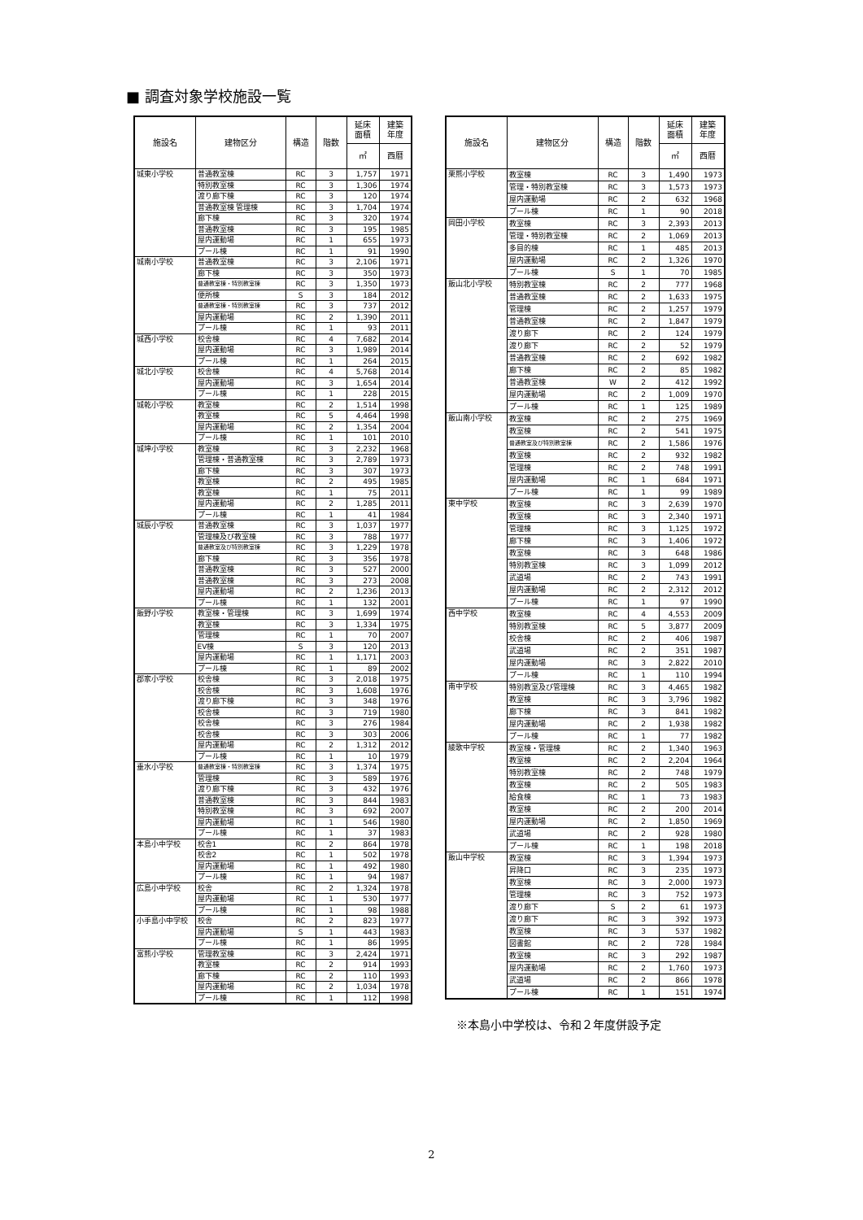■ 調査対象学校施設一覧
| 施設名 | 建物区分 | 構造 | 階数 | 延床 面積 | 建築 年度 |
| --- | --- | --- | --- | --- | --- |
| | | | | ㎡ | 西暦 |
| 城東小学校 | 普通教室棟 | RC | 3 | 1,757 | 1971 |
| | 特別教室棟 | RC | 3 | 1,306 | 1974 |
| | 渡り廊下棟 | RC | 3 | 120 | 1974 |
| | 普通教室棟 管理棟 | RC | 3 | 1,704 | 1974 |
| | 廊下棟 | RC | 3 | 320 | 1974 |
| | 普通教室棟 | RC | 3 | 195 | 1985 |
| | 屋内運動場 | RC | 1 | 655 | 1973 |
| | プール棟 | RC | 1 | 91 | 1990 |
| 城南小学校 | 普通教室棟 | RC | 3 | 2,106 | 1971 |
| | 廊下棟 | RC | 3 | 350 | 1973 |
| | 普通教室棟・特別教室棟 | RC | 3 | 1,350 | 1973 |
| | 便所棟 | S | 3 | 184 | 2012 |
| | 普通教室棟・特別教室棟 | RC | 3 | 737 | 2012 |
| | 屋内運動場 | RC | 2 | 1,390 | 2011 |
| | プール棟 | RC | 1 | 93 | 2011 |
| 城西小学校 | 校舎棟 | RC | 4 | 7,682 | 2014 |
| | 屋内運動場 | RC | 3 | 1,989 | 2014 |
| | プール棟 | RC | 1 | 264 | 2015 |
| 城北小学校 | 校舎棟 | RC | 4 | 5,768 | 2014 |
| | 屋内運動場 | RC | 3 | 1,654 | 2014 |
| | プール棟 | RC | 1 | 228 | 2015 |
| 城乾小学校 | 教室棟 | RC | 2 | 1,514 | 1998 |
| | 教室棟 | RC | 5 | 4,464 | 1998 |
| | 屋内運動場 | RC | 2 | 1,354 | 2004 |
| | プール棟 | RC | 1 | 101 | 2010 |
| 城坤小学校 | 教室棟 | RC | 3 | 2,232 | 1968 |
| | 管理棟・普通教室棟 | RC | 3 | 2,789 | 1973 |
| | 廊下棟 | RC | 3 | 307 | 1973 |
| | 教室棟 | RC | 2 | 495 | 1985 |
| | 教室棟 | RC | 1 | 75 | 2011 |
| | 屋内運動場 | RC | 2 | 1,285 | 2011 |
| | プール棟 | RC | 1 | 41 | 1984 |
| 城辰小学校 | 普通教室棟 | RC | 3 | 1,037 | 1977 |
| | 管理棟及び教室棟 | RC | 3 | 788 | 1977 |
| | 普通教室及び特別教室棟 | RC | 3 | 1,229 | 1978 |
| | 廊下棟 | RC | 3 | 356 | 1978 |
| | 普通教室棟 | RC | 3 | 527 | 2000 |
| | 普通教室棟 | RC | 3 | 273 | 2008 |
| | 屋内運動場 | RC | 2 | 1,236 | 2013 |
| | プール棟 | RC | 1 | 132 | 2001 |
| 飯野小学校 | 教室棟・管理棟 | RC | 3 | 1,699 | 1974 |
| | 教室棟 | RC | 3 | 1,334 | 1975 |
| | 管理棟 | RC | 1 | 70 | 2007 |
| | EV棟 | S | 3 | 120 | 2013 |
| | 屋内運動場 | RC | 1 | 1,171 | 2003 |
| | プール棟 | RC | 1 | 89 | 2002 |
| 郡家小学校 | 校舎棟 | RC | 3 | 2,018 | 1975 |
| | 校舎棟 | RC | 3 | 1,608 | 1976 |
| | 渡り廊下棟 | RC | 3 | 348 | 1976 |
| | 校舎棟 | RC | 3 | 719 | 1980 |
| | 校舎棟 | RC | 3 | 276 | 1984 |
| | 校舎棟 | RC | 3 | 303 | 2006 |
| | 屋内運動場 | RC | 2 | 1,312 | 2012 |
| | プール棟 | RC | 1 | 10 | 1979 |
| 垂水小学校 | 普通教室棟・特別教室棟 | RC | 3 | 1,374 | 1975 |
| | 管理棟 | RC | 3 | 589 | 1976 |
| | 渡り廊下棟 | RC | 3 | 432 | 1976 |
| | 普通教室棟 | RC | 3 | 844 | 1983 |
| | 特別教室棟 | RC | 3 | 692 | 2007 |
| | 屋内運動場 | RC | 1 | 546 | 1980 |
| | プール棟 | RC | 1 | 37 | 1983 |
| 本島小中学校 | 校舎1 | RC | 2 | 864 | 1978 |
| | 校舎2 | RC | 1 | 502 | 1978 |
| | 屋内運動場 | RC | 1 | 492 | 1980 |
| | プール棟 | RC | 1 | 94 | 1987 |
| 広島小中学校 | 校舎 | RC | 2 | 1,324 | 1978 |
| | 屋内運動場 | RC | 1 | 530 | 1977 |
| | プール棟 | RC | 1 | 98 | 1988 |
| 小手島小中学校 | 校舎 | RC | 2 | 823 | 1977 |
| | 屋内運動場 | S | 1 | 443 | 1983 |
| | プール棟 | RC | 1 | 86 | 1995 |
| 富熊小学校 | 管理教室棟 | RC | 3 | 2,424 | 1971 |
| | 教室棟 | RC | 2 | 914 | 1993 |
| | 廊下棟 | RC | 2 | 110 | 1993 |
| | 屋内運動場 | RC | 2 | 1,034 | 1978 |
| | プール棟 | RC | 1 | 112 | 1998 |
| 施設名 | 建物区分 | 構造 | 階数 | 延床 面積 | 建築 年度 |
| --- | --- | --- | --- | --- | --- |
| | | | | ㎡ | 西暦 |
| 栗熊小学校 | 教室棟 | RC | 3 | 1,490 | 1973 |
| | 管理・特別教室棟 | RC | 3 | 1,573 | 1973 |
| | 屋内運動場 | RC | 2 | 632 | 1968 |
| | プール棟 | RC | 1 | 90 | 2018 |
| 岡田小学校 | 教室棟 | RC | 3 | 2,393 | 2013 |
| | 管理・特別教室棟 | RC | 2 | 1,069 | 2013 |
| | 多目的棟 | RC | 1 | 485 | 2013 |
| | 屋内運動場 | RC | 2 | 1,326 | 1970 |
| | プール棟 | S | 1 | 70 | 1985 |
| 飯山北小学校 | 特別教室棟 | RC | 2 | 777 | 1968 |
| | 普通教室棟 | RC | 2 | 1,633 | 1975 |
| | 管理棟 | RC | 2 | 1,257 | 1979 |
| | 普通教室棟 | RC | 2 | 1,847 | 1979 |
| | 渡り廊下 | RC | 2 | 124 | 1979 |
| | 渡り廊下 | RC | 2 | 52 | 1979 |
| | 普通教室棟 | RC | 2 | 692 | 1982 |
| | 廊下棟 | RC | 2 | 85 | 1982 |
| | 普通教室棟 | W | 2 | 412 | 1992 |
| | 屋内運動場 | RC | 2 | 1,009 | 1970 |
| | プール棟 | RC | 1 | 125 | 1989 |
| 飯山南小学校 | 教室棟 | RC | 2 | 275 | 1969 |
| | 教室棟 | RC | 2 | 541 | 1975 |
| | 普通教室及び特別教室棟 | RC | 2 | 1,586 | 1976 |
| | 教室棟 | RC | 2 | 932 | 1982 |
| | 管理棟 | RC | 2 | 748 | 1991 |
| | 屋内運動場 | RC | 1 | 684 | 1971 |
| | プール棟 | RC | 1 | 99 | 1989 |
| 東中学校 | 教室棟 | RC | 3 | 2,639 | 1970 |
| | 教室棟 | RC | 3 | 2,340 | 1971 |
| | 管理棟 | RC | 3 | 1,125 | 1972 |
| | 廊下棟 | RC | 3 | 1,406 | 1972 |
| | 教室棟 | RC | 3 | 648 | 1986 |
| | 特別教室棟 | RC | 3 | 1,099 | 2012 |
| | 武道場 | RC | 2 | 743 | 1991 |
| | 屋内運動場 | RC | 2 | 2,312 | 2012 |
| | プール棟 | RC | 1 | 97 | 1990 |
| 西中学校 | 教室棟 | RC | 4 | 4,553 | 2009 |
| | 特別教室棟 | RC | 5 | 3,877 | 2009 |
| | 校舎棟 | RC | 2 | 406 | 1987 |
| | 武道場 | RC | 2 | 351 | 1987 |
| | 屋内運動場 | RC | 3 | 2,822 | 2010 |
| | プール棟 | RC | 1 | 110 | 1994 |
| 南中学校 | 特別教室及び管理棟 | RC | 3 | 4,465 | 1982 |
| | 教室棟 | RC | 3 | 3,796 | 1982 |
| | 廊下棟 | RC | 3 | 841 | 1982 |
| | 屋内運動場 | RC | 2 | 1,938 | 1982 |
| | プール棟 | RC | 1 | 77 | 1982 |
| 綾歌中学校 | 教室棟・管理棟 | RC | 2 | 1,340 | 1963 |
| | 教室棟 | RC | 2 | 2,204 | 1964 |
| | 特別教室棟 | RC | 2 | 748 | 1979 |
| | 教室棟 | RC | 2 | 505 | 1983 |
| | 給食棟 | RC | 1 | 73 | 1983 |
| | 教室棟 | RC | 2 | 200 | 2014 |
| | 屋内運動場 | RC | 2 | 1,850 | 1969 |
| | 武道場 | RC | 2 | 928 | 1980 |
| | プール棟 | RC | 1 | 198 | 2018 |
| 飯山中学校 | 教室棟 | RC | 3 | 1,394 | 1973 |
| | 昇降口 | RC | 3 | 235 | 1973 |
| | 教室棟 | RC | 3 | 2,000 | 1973 |
| | 管理棟 | RC | 3 | 752 | 1973 |
| | 渡り廊下 | S | 2 | 61 | 1973 |
| | 渡り廊下 | RC | 3 | 392 | 1973 |
| | 教室棟 | RC | 3 | 537 | 1982 |
| | 図書館 | RC | 2 | 728 | 1984 |
| | 教室棟 | RC | 3 | 292 | 1987 |
| | 屋内運動場 | RC | 2 | 1,760 | 1973 |
| | 武道場 | RC | 2 | 866 | 1978 |
| | プール棟 | RC | 1 | 151 | 1974 |
※本島小中学校は、令和２年度併設予定
2